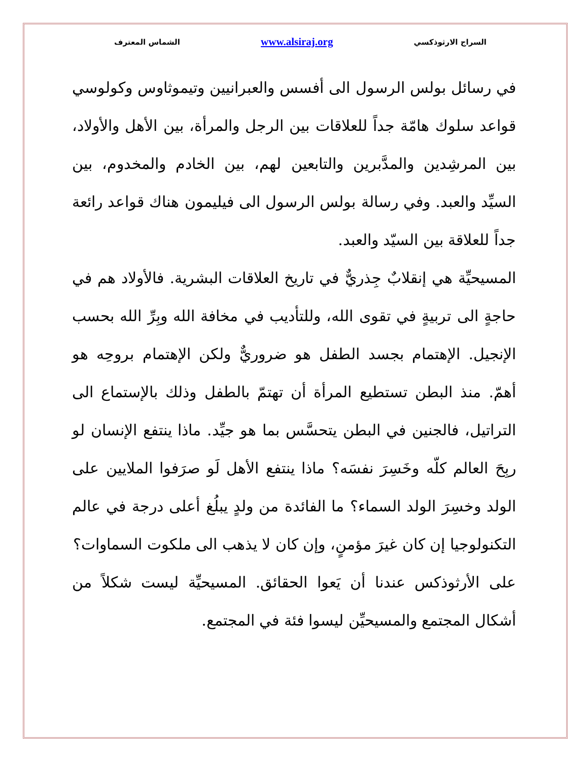السراج الارثوذكسي www.alsiraj.org الشماس المعترف
في رسائل بولس الرسول الى أفسس والعبرانيين وتيموثاوس وكولوسي قواعد سلوك هامّة جداً للعلاقات بين الرجل والمرأة، بين الأهل والأولاد، بين المرشِدين والمدَّبرين والتابعين لهم، بين الخادم والمخدوم، بين السيِّد والعبد. وفي رسالة بولس الرسول الى فيليمون هناك قواعد رائعة جداً للعلاقة بين السيّد والعبد.
المسيحيِّة هي إنقلابٌ جِذريٌّ في تاريخ العلاقات البشرية. فالأولاد هم في حاجةٍ الى تربيةٍ في تقوى الله، وللتأديب في مخافة الله وبِرِّ الله بحسب الإنجيل. الإهتمام بجسد الطفل هو ضروريٌّ ولكن الإهتمام بروحِه هو أهمّ. منذ البطن تستطيع المرأة أن تهتمّ بالطفل وذلك بالإستماع الى التراتيل، فالجنين في البطن يتحسَّس بما هو جيِّد. ماذا ينتفع الإنسان لو ربِحَ العالم كلّه وخَسِرَ نفسَه؟ ماذا ينتفع الأهل لَو صرَفوا الملايين على الولد وخسِرَ الولد السماء؟ ما الفائدة من ولدٍ يبلُغ أعلى درجة في عالم التكنولوجيا إن كان غيرَ مؤمنٍ، وإن كان لا يذهب الى ملكوت السماوات؟
على الأرثوذكس عندنا أن يَعوا الحقائق. المسيحيِّة ليست شكلاً من أشكال المجتمع والمسيحيِّن ليسوا فئة في المجتمع.